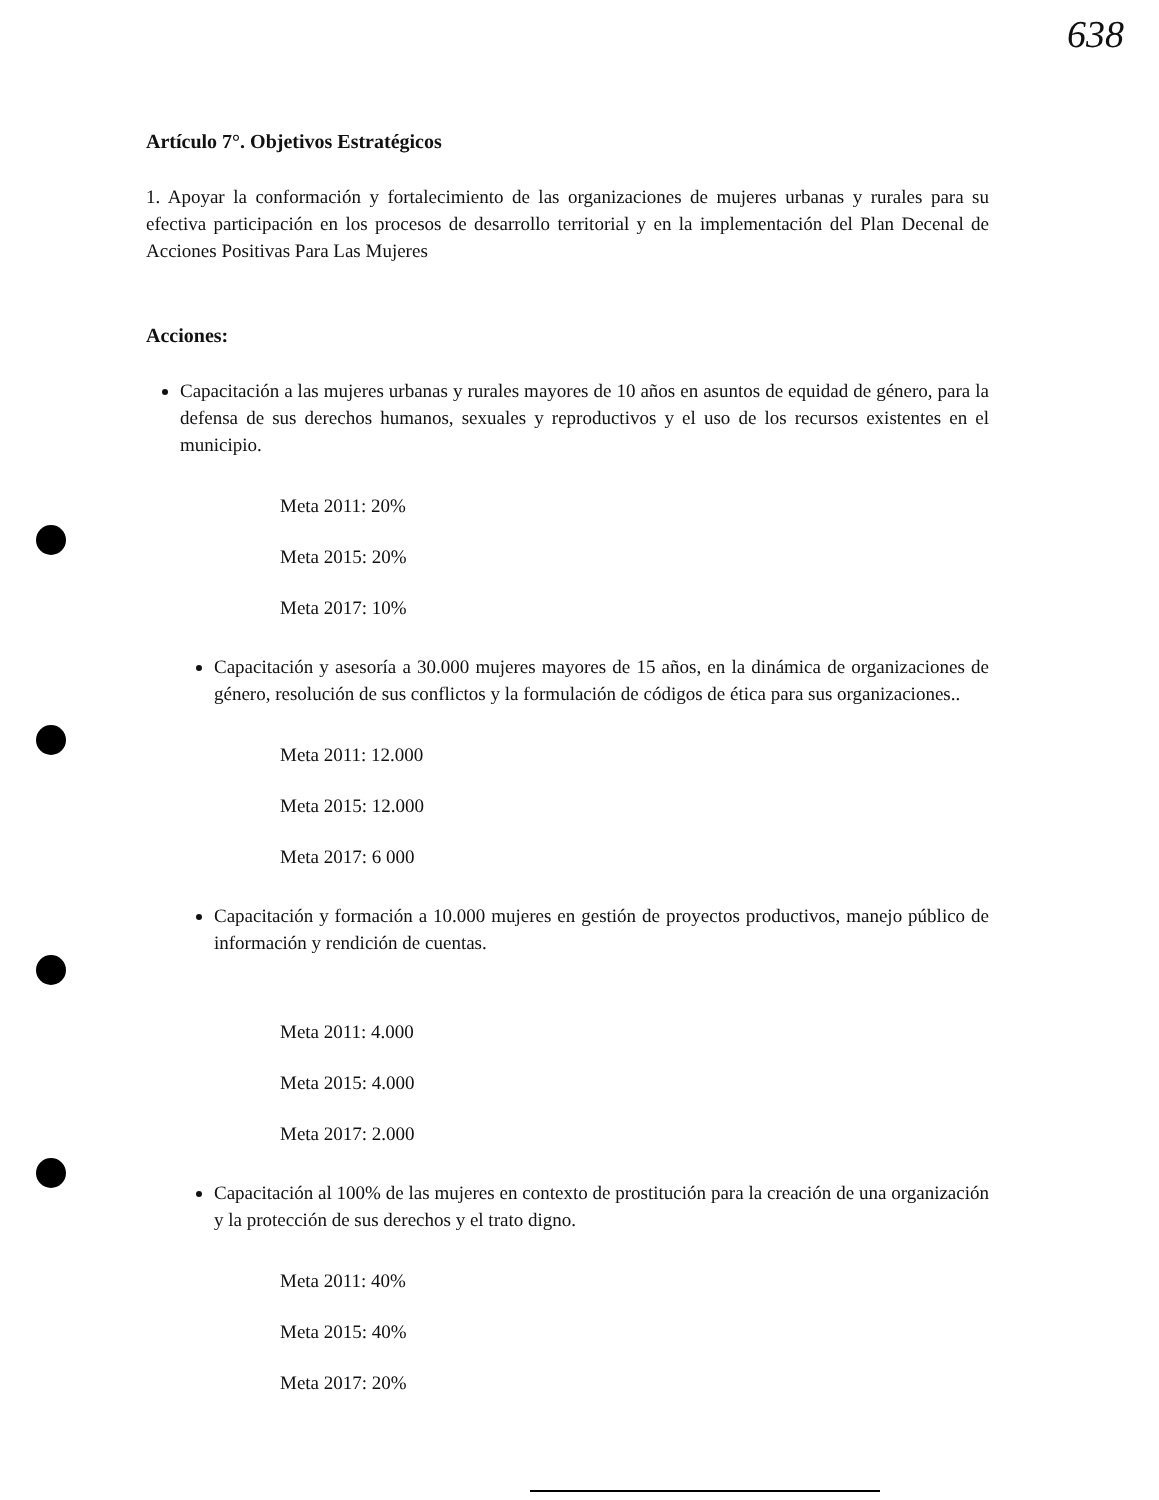638
Artículo 7°. Objetivos Estratégicos
1. Apoyar la conformación y fortalecimiento de las organizaciones de mujeres urbanas y rurales para su efectiva participación en los procesos de desarrollo territorial y en la implementación del Plan Decenal de Acciones Positivas Para Las Mujeres
Acciones:
Capacitación a las mujeres urbanas y rurales mayores de 10 años en asuntos de equidad de género, para la defensa de sus derechos humanos, sexuales y reproductivos y el uso de los recursos existentes en el municipio.
Meta 2011: 20%
Meta 2015: 20%
Meta 2017: 10%
Capacitación y asesoría a 30.000 mujeres mayores de 15 años, en la dinámica de organizaciones de género, resolución de sus conflictos y la formulación de códigos de ética para sus organizaciones..
Meta 2011: 12.000
Meta 2015: 12.000
Meta 2017: 6 000
Capacitación y formación a 10.000 mujeres en gestión de proyectos productivos, manejo público de información y rendición de cuentas.
Meta 2011: 4.000
Meta 2015: 4.000
Meta 2017: 2.000
Capacitación al 100% de las mujeres en contexto de prostitución para la creación de una organización y la protección de sus derechos y el trato digno.
Meta 2011: 40%
Meta 2015: 40%
Meta 2017: 20%